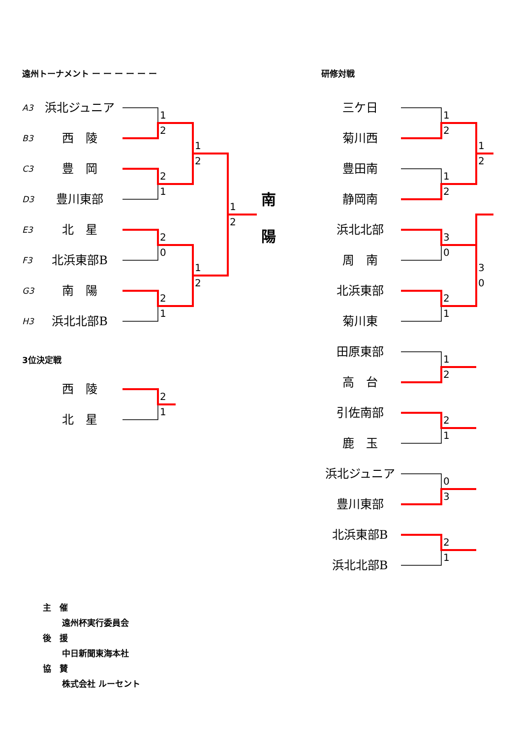遠州トーナメント ー ー ー ー ー ー
A3
B3
C3
D3
E3
F3
G3
H3
浜北ジュニア
西　陵
豊　岡
豊川東部
北　星
北浜東部B
南　陽
浜北北部B
1
2
2
1
2
0
2
1
1
2
1
2
1
2
南
陽
3位決定戦
西　陵
北　星
2
1
研修対戦
三ケ日
菊川西
豊田南
静岡南
浜北北部
周　南
北浜東部
菊川東
田原東部
高　台
引佐南部
鹿　玉
浜北ジュニア
豊川東部
北浜東部B
浜北北部B
1
2
1
2
3
0
2
1
1
2
2
1
0
3
2
1
1
2
3
0
主　催
遠州杯実行委員会
後　援
中日新聞東海本社
協　賛
株式会社 ルーセント